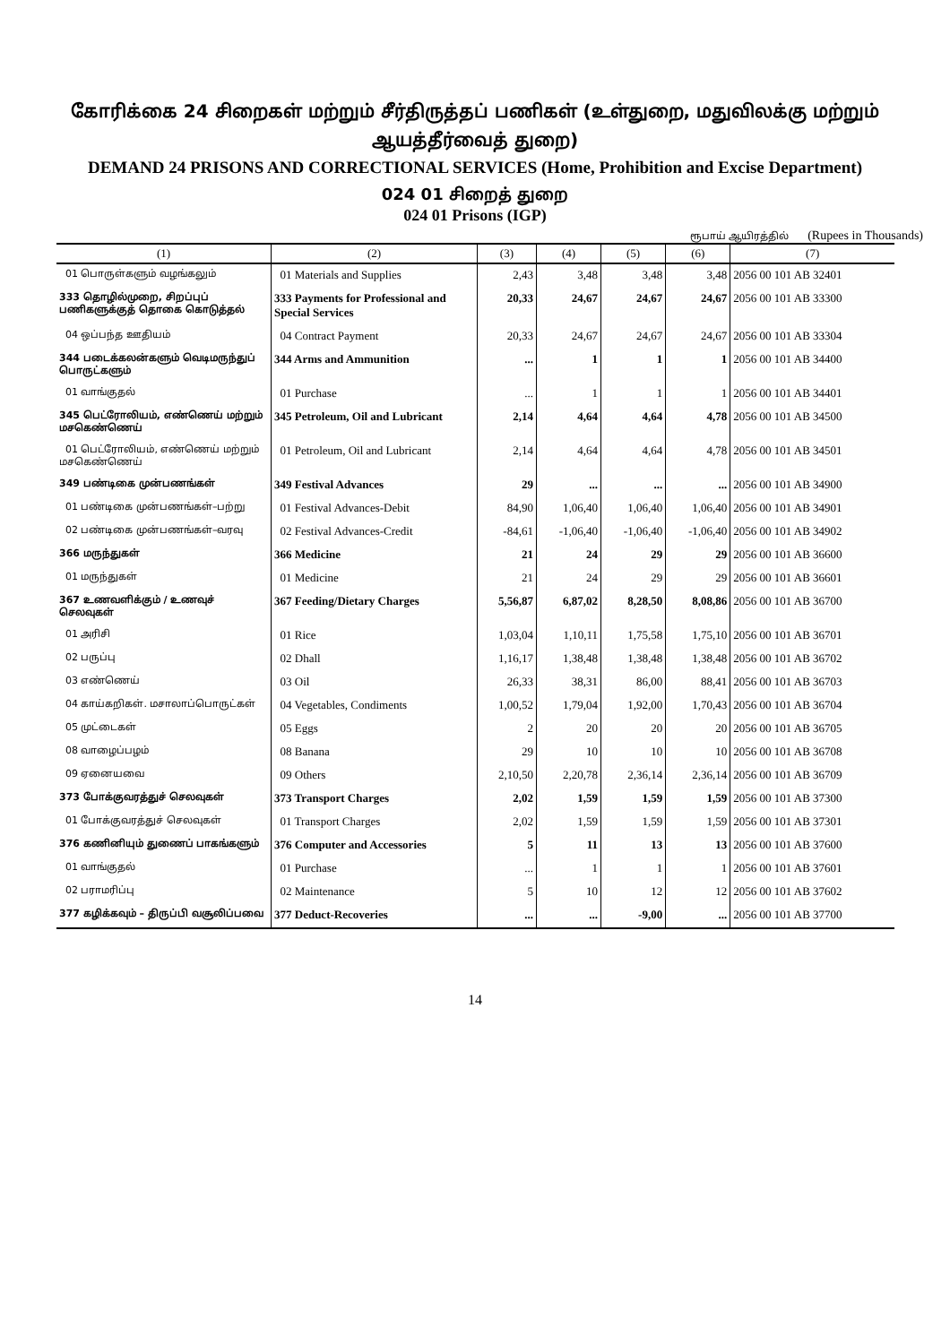கோரிக்கை 24 சிறைகள் மற்றும் சீர்திருத்தப் பணிகள் (உள்துறை, மதுவிலக்கு மற்றும் ஆயத்தீர்வைத் துறை)
DEMAND 24 PRISONS AND CORRECTIONAL SERVICES (Home, Prohibition and Excise Department)
024 01 சிறைத் துறை
024 01 Prisons (IGP)
ரூபாய் ஆயிரத்தில் (Rupees in Thousands)
| (1) | (2) | (3) | (4) | (5) | (6) | (7) |
| --- | --- | --- | --- | --- | --- | --- |
| 01 பொருள்களும் வழங்கலும் | 01 Materials and Supplies | 2,43 | 3,48 | 3,48 | 3,48 | 2056 00 101 AB 32401 |
| 333 தொழில்முறை, சிறப்புப் பணிகளுக்குத் தொகை கொடுத்தல் | 333 Payments for Professional and Special Services | 20,33 | 24,67 | 24,67 | 24,67 | 2056 00 101 AB 33300 |
| 04 ஒப்பந்த ஊதியம் | 04 Contract Payment | 20,33 | 24,67 | 24,67 | 24,67 | 2056 00 101 AB 33304 |
| 344 படைக்கலன்களும் வெடிமருந்துப் பொருட்களும் | 344 Arms and Ammunition | ... | 1 | 1 | 1 | 2056 00 101 AB 34400 |
| 01 வாங்குதல் | 01 Purchase | ... | 1 | 1 | 1 | 2056 00 101 AB 34401 |
| 345 பெட்ரோலியம், எண்ணெய் மற்றும் மசகெண்ணெய் | 345 Petroleum, Oil and Lubricant | 2,14 | 4,64 | 4,64 | 4,78 | 2056 00 101 AB 34500 |
| 01 பெட்ரோலியம், எண்ணெய் மற்றும் மசகெண்ணெய் | 01 Petroleum, Oil and Lubricant | 2,14 | 4,64 | 4,64 | 4,78 | 2056 00 101 AB 34501 |
| 349 பண்டிகை முன்பணங்கள் | 349 Festival Advances | 29 | ... | ... | ... | 2056 00 101 AB 34900 |
| 01 பண்டிகை முன்பணங்கள்–பற்று | 01 Festival Advances-Debit | 84,90 | 1,06,40 | 1,06,40 | 1,06,40 | 2056 00 101 AB 34901 |
| 02 பண்டிகை முன்பணங்கள்–வரவு | 02 Festival Advances-Credit | -84,61 | -1,06,40 | -1,06,40 | -1,06,40 | 2056 00 101 AB 34902 |
| 366 மருந்துகள் | 366 Medicine | 21 | 24 | 29 | 29 | 2056 00 101 AB 36600 |
| 01 மருந்துகள் | 01 Medicine | 21 | 24 | 29 | 29 | 2056 00 101 AB 36601 |
| 367 உணவளிக்கும் / உணவுச் செலவுகள் | 367 Feeding/Dietary Charges | 5,56,87 | 6,87,02 | 8,28,50 | 8,08,86 | 2056 00 101 AB 36700 |
| 01 அரிசி | 01 Rice | 1,03,04 | 1,10,11 | 1,75,58 | 1,75,10 | 2056 00 101 AB 36701 |
| 02 பருப்பு | 02 Dhall | 1,16,17 | 1,38,48 | 1,38,48 | 1,38,48 | 2056 00 101 AB 36702 |
| 03 எண்ணெய் | 03 Oil | 26,33 | 38,31 | 86,00 | 88,41 | 2056 00 101 AB 36703 |
| 04 காய்கறிகள். மசாலாப்பொருட்கள் | 04 Vegetables, Condiments | 1,00,52 | 1,79,04 | 1,92,00 | 1,70,43 | 2056 00 101 AB 36704 |
| 05 முட்டைகள் | 05 Eggs | 2 | 20 | 20 | 20 | 2056 00 101 AB 36705 |
| 08 வாழைப்பழம் | 08 Banana | 29 | 10 | 10 | 10 | 2056 00 101 AB 36708 |
| 09 ஏனையவை | 09 Others | 2,10,50 | 2,20,78 | 2,36,14 | 2,36,14 | 2056 00 101 AB 36709 |
| 373 போக்குவரத்துச் செலவுகள் | 373 Transport Charges | 2,02 | 1,59 | 1,59 | 1,59 | 2056 00 101 AB 37300 |
| 01 போக்குவரத்துச் செலவுகள் | 01 Transport Charges | 2,02 | 1,59 | 1,59 | 1,59 | 2056 00 101 AB 37301 |
| 376 கணினியும் துணைப் பாகங்களும் | 376 Computer and Accessories | 5 | 11 | 13 | 13 | 2056 00 101 AB 37600 |
| 01 வாங்குதல் | 01 Purchase | ... | 1 | 1 | 1 | 2056 00 101 AB 37601 |
| 02 பராமரிப்பு | 02 Maintenance | 5 | 10 | 12 | 12 | 2056 00 101 AB 37602 |
| 377 கழிக்கவும் – திருப்பி வசூலிப்பவை | 377 Deduct-Recoveries | ... | ... | -9,00 | ... | 2056 00 101 AB 37700 |
14